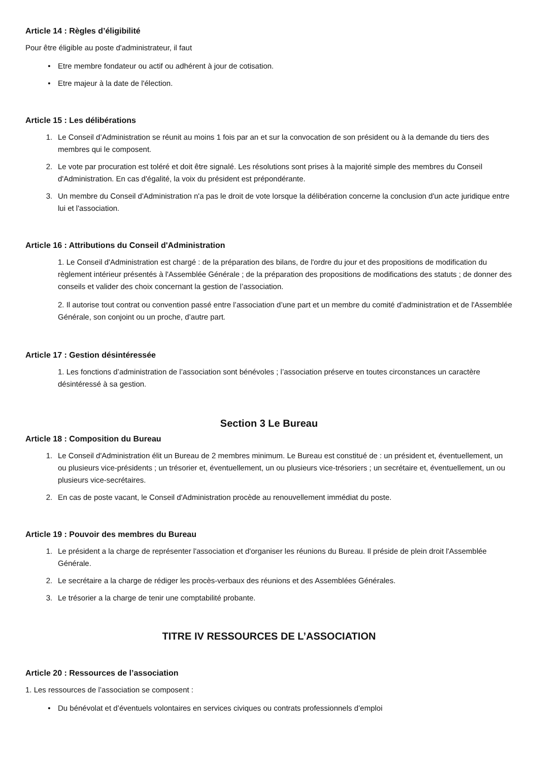Article 14 : Règles d’éligibilité
Pour être éligible au poste d'administrateur, il faut
• Etre membre fondateur ou actif ou adhérent à jour de cotisation.
• Etre majeur à la date de l'élection.
Article 15 : Les délibérations
1. Le Conseil d’Administration se réunit au moins 1 fois par an et sur la convocation de son président ou à la demande du tiers des membres qui le composent.
2. Le vote par procuration est toléré et doit être signalé. Les résolutions sont prises à la majorité simple des membres du Conseil d'Administration. En cas d'égalité, la voix du président est prépondérante.
3. Un membre du Conseil d'Administration n'a pas le droit de vote lorsque la délibération concerne la conclusion d'un acte juridique entre lui et l'association.
Article 16 : Attributions du Conseil d'Administration
1. Le Conseil d'Administration est chargé : de la préparation des bilans, de l'ordre du jour et des propositions de modification du règlement intérieur présentés à l'Assemblée Générale ; de la préparation des propositions de modifications des statuts ; de donner des conseils et valider des choix concernant la gestion de l’association.
2. Il autorise tout contrat ou convention passé entre l’association d’une part et un membre du comité d’administration et de l'Assemblée Générale, son conjoint ou un proche, d’autre part.
Article 17 : Gestion désintéressée
1. Les fonctions d’administration de l’association sont bénévoles ; l’association préserve en toutes circonstances un caractère désintéressé à sa gestion.
Section 3 Le Bureau
Article 18 : Composition du Bureau
1. Le Conseil d'Administration élit un Bureau de 2 membres minimum. Le Bureau est constitué de : un président et, éventuellement, un ou plusieurs vice-présidents ; un trésorier et, éventuellement, un ou plusieurs vice-trésoriers ; un secrétaire et, éventuellement, un ou plusieurs vice-secrétaires.
2. En cas de poste vacant, le Conseil d'Administration procède au renouvellement immédiat du poste.
Article 19 : Pouvoir des membres du Bureau
1. Le président a la charge de représenter l'association et d'organiser les réunions du Bureau. Il préside de plein droit l'Assemblée Générale.
2. Le secrétaire a la charge de rédiger les procès-verbaux des réunions et des Assemblées Générales.
3. Le trésorier a la charge de tenir une comptabilité probante.
TITRE IV RESSOURCES DE L’ASSOCIATION
Article 20 : Ressources de l’association
1. Les ressources de l’association se composent :
• Du bénévolat et d’éventuels volontaires en services civiques ou contrats professionnels d’emploi